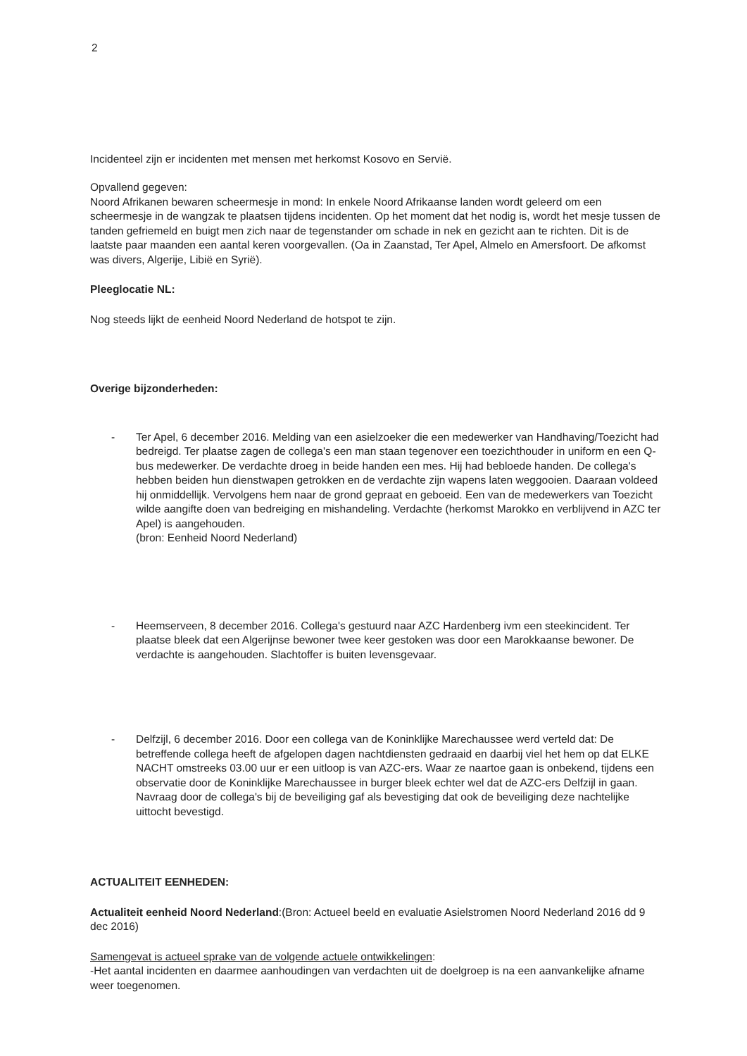2
Incidenteel zijn er incidenten met mensen met herkomst Kosovo en Servië.
Opvallend gegeven:
Noord Afrikanen bewaren scheermesje in mond: In enkele Noord Afrikaanse landen wordt geleerd om een scheermesje in de wangzak te plaatsen tijdens incidenten. Op het moment dat het nodig is, wordt het mesje tussen de tanden gefriemeld en buigt men zich naar de tegenstander om schade in nek en gezicht aan te richten. Dit is de laatste paar maanden een aantal keren voorgevallen. (Oa in Zaanstad, Ter Apel, Almelo en Amersfoort. De afkomst was divers, Algerije, Libië en Syrië).
Pleeglocatie NL:
Nog steeds lijkt de eenheid Noord Nederland de hotspot te zijn.
Overige bijzonderheden:
- Ter Apel, 6 december 2016. Melding van een asielzoeker die een medewerker van Handhaving/Toezicht had bedreigd. Ter plaatse zagen de collega's een man staan tegenover een toezichthouder in uniform en een Q-bus medewerker. De verdachte droeg in beide handen een mes. Hij had bebloede handen. De collega's hebben beiden hun dienstwapen getrokken en de verdachte zijn wapens laten weggooien. Daaraan voldeed hij onmiddellijk. Vervolgens hem naar de grond gepraat en geboeid. Een van de medewerkers van Toezicht wilde aangifte doen van bedreiging en mishandeling. Verdachte (herkomst Marokko en verblijvend in AZC ter Apel) is aangehouden.
(bron: Eenheid Noord Nederland)
- Heemserveen, 8 december 2016. Collega's gestuurd naar AZC Hardenberg ivm een steekincident. Ter plaatse bleek dat een Algerijnse bewoner twee keer gestoken was door een Marokkaanse bewoner. De verdachte is aangehouden. Slachtoffer is buiten levensgevaar.
- Delfzijl, 6 december 2016. Door een collega van de Koninklijke Marechaussee werd verteld dat: De betreffende collega heeft de afgelopen dagen nachtdiensten gedraaid en daarbij viel het hem op dat ELKE NACHT omstreeks 03.00 uur er een uitloop is van AZC-ers. Waar ze naartoe gaan is onbekend, tijdens een observatie door de Koninklijke Marechaussee in burger bleek echter wel dat de AZC-ers Delfzijl in gaan. Navraag door de collega's bij de beveiliging gaf als bevestiging dat ook de beveiliging deze nachtelijke uittocht bevestigd.
ACTUALITEIT EENHEDEN:
Actualiteit eenheid Noord Nederland:(Bron: Actueel beeld en evaluatie Asielstromen Noord Nederland 2016 dd 9 dec 2016)
Samengevat is actueel sprake van de volgende actuele ontwikkelingen:
-Het aantal incidenten en daarmee aanhoudingen van verdachten uit de doelgroep is na een aanvankelijke afname weer toegenomen.